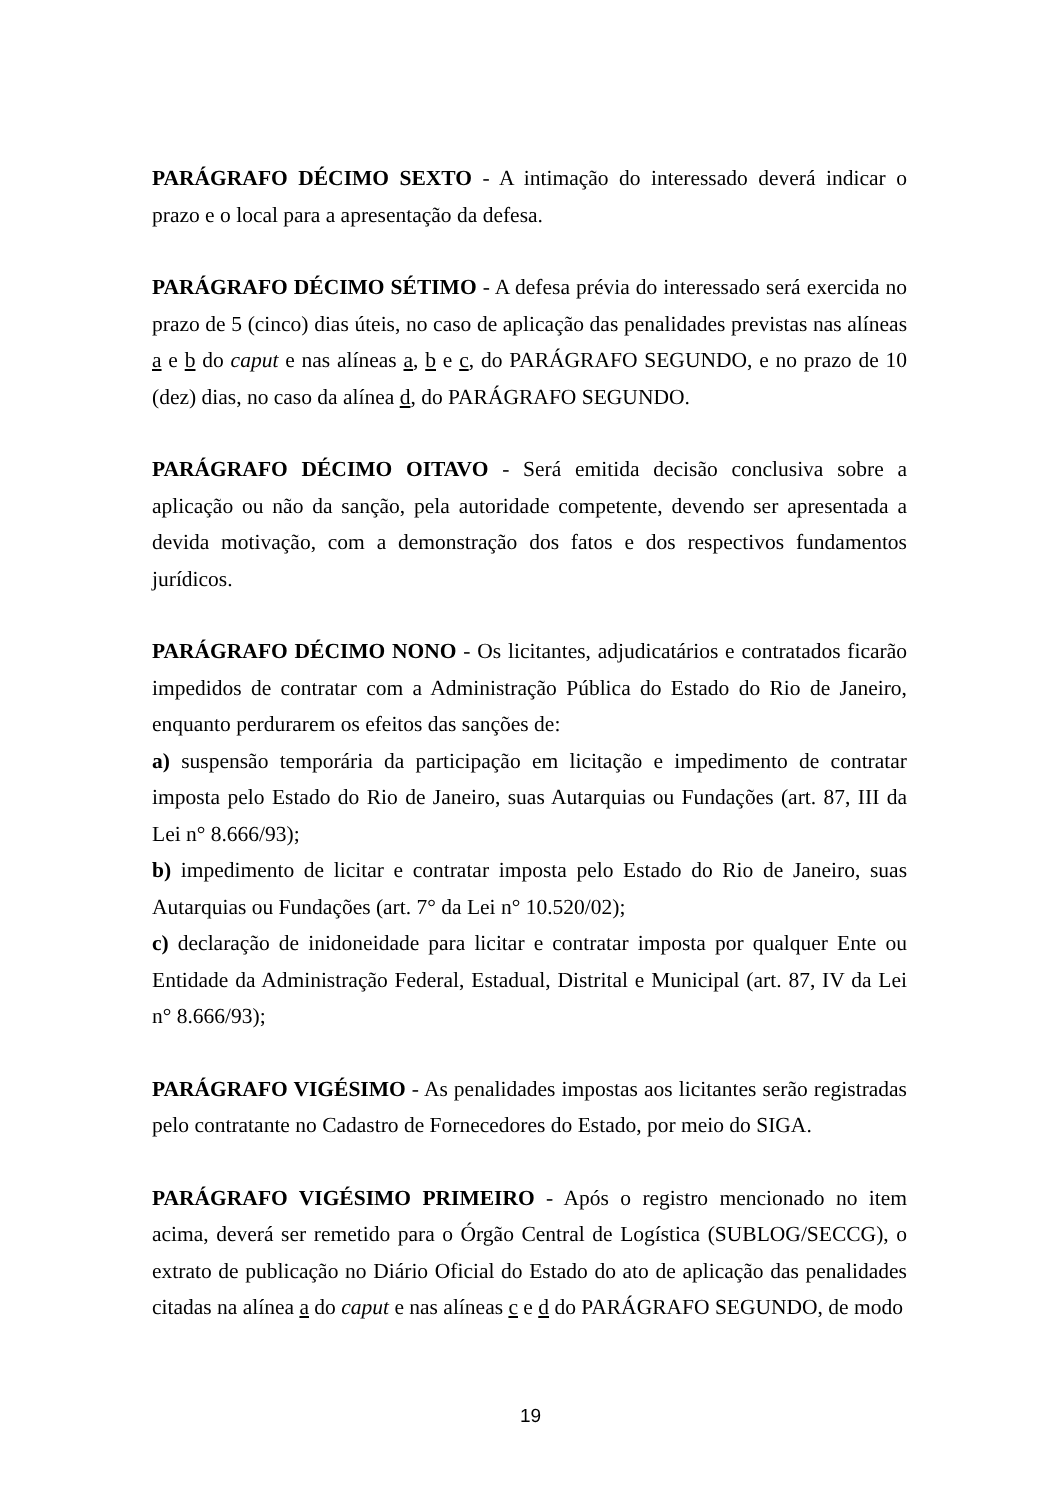PARÁGRAFO DÉCIMO SEXTO - A intimação do interessado deverá indicar o prazo e o local para a apresentação da defesa.
PARÁGRAFO DÉCIMO SÉTIMO - A defesa prévia do interessado será exercida no prazo de 5 (cinco) dias úteis, no caso de aplicação das penalidades previstas nas alíneas a e b do caput e nas alíneas a, b e c, do PARÁGRAFO SEGUNDO, e no prazo de 10 (dez) dias, no caso da alínea d, do PARÁGRAFO SEGUNDO.
PARÁGRAFO DÉCIMO OITAVO - Será emitida decisão conclusiva sobre a aplicação ou não da sanção, pela autoridade competente, devendo ser apresentada a devida motivação, com a demonstração dos fatos e dos respectivos fundamentos jurídicos.
PARÁGRAFO DÉCIMO NONO - Os licitantes, adjudicatários e contratados ficarão impedidos de contratar com a Administração Pública do Estado do Rio de Janeiro, enquanto perdurarem os efeitos das sanções de:
a) suspensão temporária da participação em licitação e impedimento de contratar imposta pelo Estado do Rio de Janeiro, suas Autarquias ou Fundações (art. 87, III da Lei n° 8.666/93);
b) impedimento de licitar e contratar imposta pelo Estado do Rio de Janeiro, suas Autarquias ou Fundações (art. 7° da Lei n° 10.520/02);
c) declaração de inidoneidade para licitar e contratar imposta por qualquer Ente ou Entidade da Administração Federal, Estadual, Distrital e Municipal (art. 87, IV da Lei n° 8.666/93);
PARÁGRAFO VIGÉSIMO - As penalidades impostas aos licitantes serão registradas pelo contratante no Cadastro de Fornecedores do Estado, por meio do SIGA.
PARÁGRAFO VIGÉSIMO PRIMEIRO - Após o registro mencionado no item acima, deverá ser remetido para o Órgão Central de Logística (SUBLOG/SECCG), o extrato de publicação no Diário Oficial do Estado do ato de aplicação das penalidades citadas na alínea a do caput e nas alíneas c e d do PARÁGRAFO SEGUNDO, de modo
19